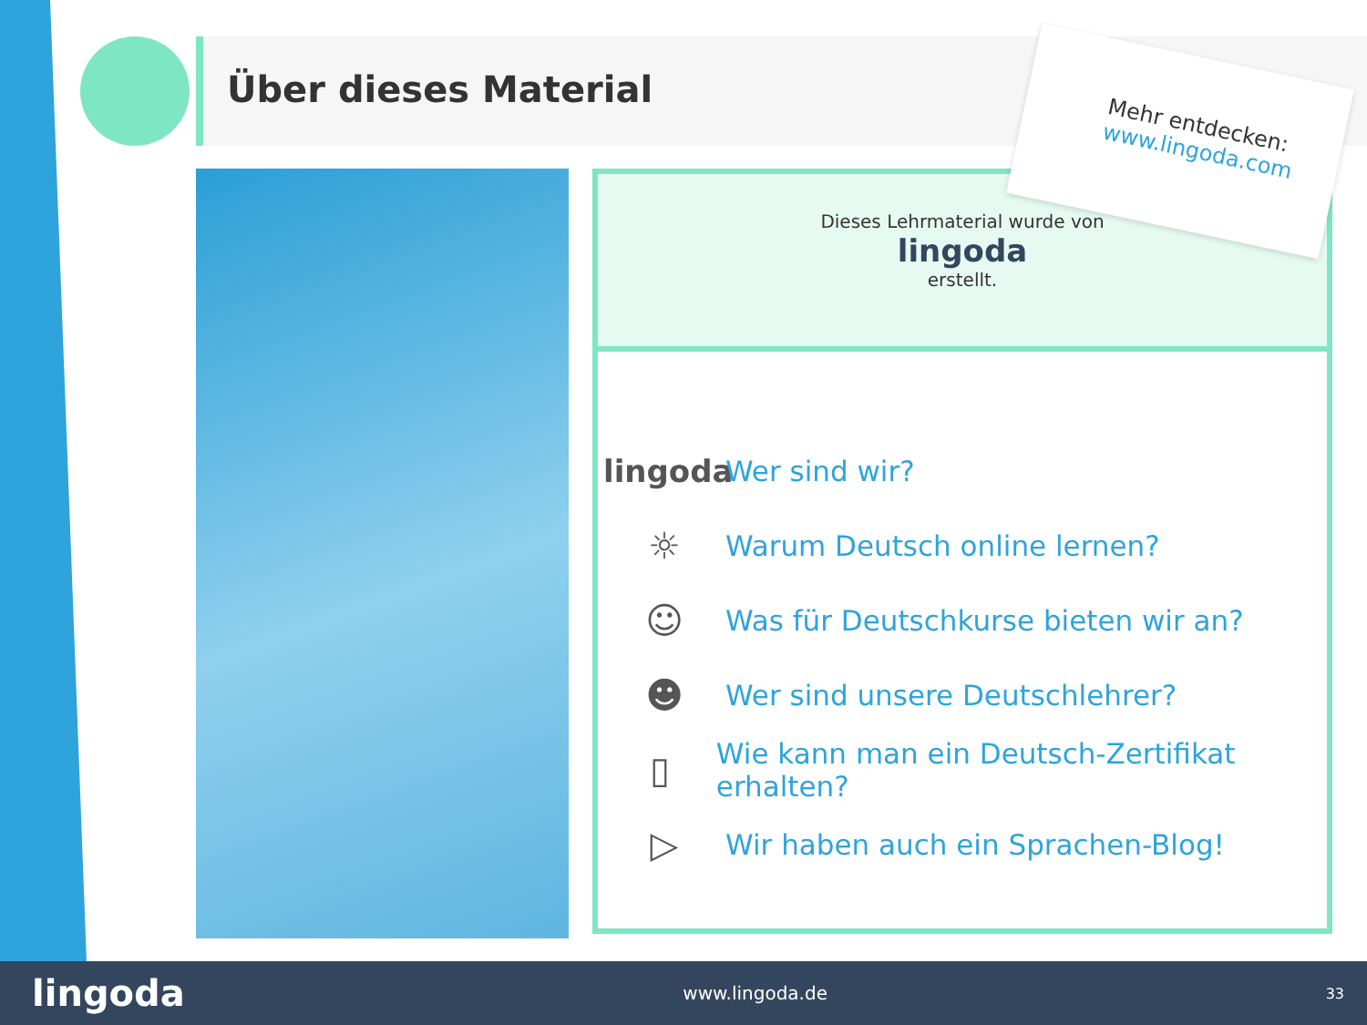Über dieses Material
Mehr entdecken:
www.lingoda.com
Dieses Lehrmaterial wurde von
lingoda
erstellt.
lingoda Wer sind wir?
☼ Warum Deutsch online lernen?
☺ Was für Deutschkurse bieten wir an?
☻ Wer sind unsere Deutschlehrer?
▯ Wie kann man ein Deutsch-Zertifikat erhalten?
▷ Wir haben auch ein Sprachen-Blog!
lingoda www.lingoda.de 33